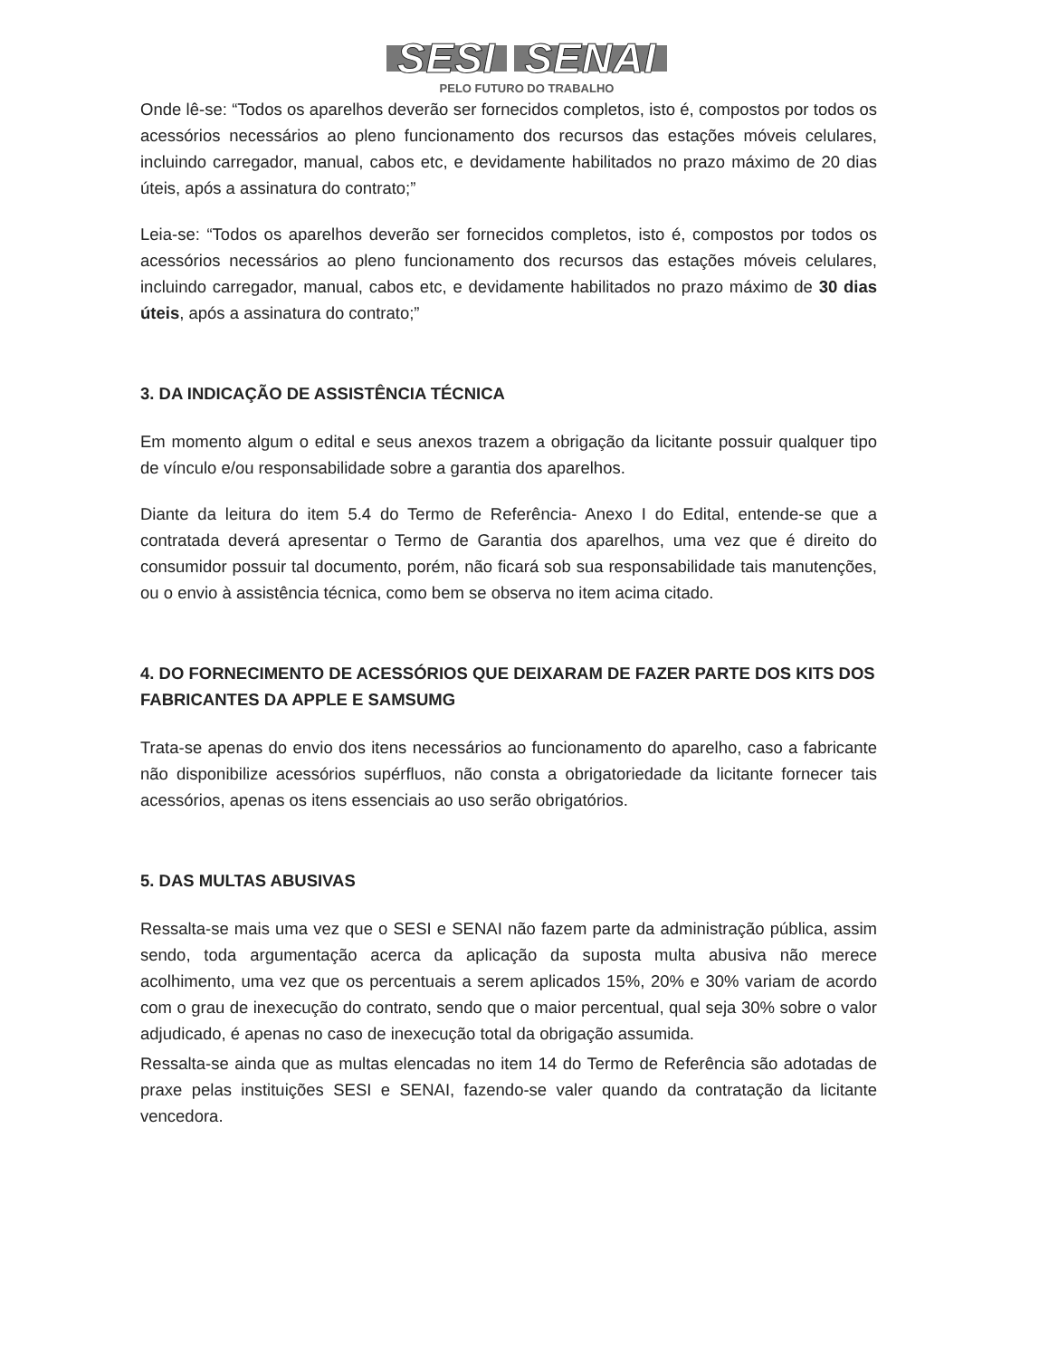SESI SENAI
PELO FUTURO DO TRABALHO
Onde lê-se: “Todos os aparelhos deverão ser fornecidos completos, isto é, compostos por todos os acessórios necessários ao pleno funcionamento dos recursos das estações móveis celulares, incluindo carregador, manual, cabos etc, e devidamente habilitados no prazo máximo de 20 dias úteis, após a assinatura do contrato;”
Leia-se: “Todos os aparelhos deverão ser fornecidos completos, isto é, compostos por todos os acessórios necessários ao pleno funcionamento dos recursos das estações móveis celulares, incluindo carregador, manual, cabos etc, e devidamente habilitados no prazo máximo de 30 dias úteis, após a assinatura do contrato;”
3. DA INDICAÇÃO DE ASSISTÊNCIA TÉCNICA
Em momento algum o edital e seus anexos trazem a obrigação da licitante possuir qualquer tipo de vínculo e/ou responsabilidade sobre a garantia dos aparelhos.
Diante da leitura do item 5.4 do Termo de Referência- Anexo I do Edital, entende-se que a contratada deverá apresentar o Termo de Garantia dos aparelhos, uma vez que é direito do consumidor possuir tal documento, porém, não ficará sob sua responsabilidade tais manutenções, ou o envio à assistência técnica, como bem se observa no item acima citado.
4. DO FORNECIMENTO DE ACESSÓRIOS QUE DEIXARAM DE FAZER PARTE DOS KITS DOS FABRICANTES DA APPLE E SAMSUMG
Trata-se apenas do envio dos itens necessários ao funcionamento do aparelho, caso a fabricante não disponibilize acessórios supérfluos, não consta a obrigatoriedade da licitante fornecer tais acessórios, apenas os itens essenciais ao uso serão obrigatórios.
5. DAS MULTAS ABUSIVAS
Ressalta-se mais uma vez que o SESI e SENAI não fazem parte da administração pública, assim sendo, toda argumentação acerca da aplicação da suposta multa abusiva não merece acolhimento, uma vez que os percentuais a serem aplicados 15%, 20% e 30% variam de acordo com o grau de inexecução do contrato, sendo que o maior percentual, qual seja 30% sobre o valor adjudicado, é apenas no caso de inexecução total da obrigação assumida.
Ressalta-se ainda que as multas elencadas no item 14 do Termo de Referência são adotadas de praxe pelas instituições SESI e SENAI, fazendo-se valer quando da contratação da licitante vencedora.